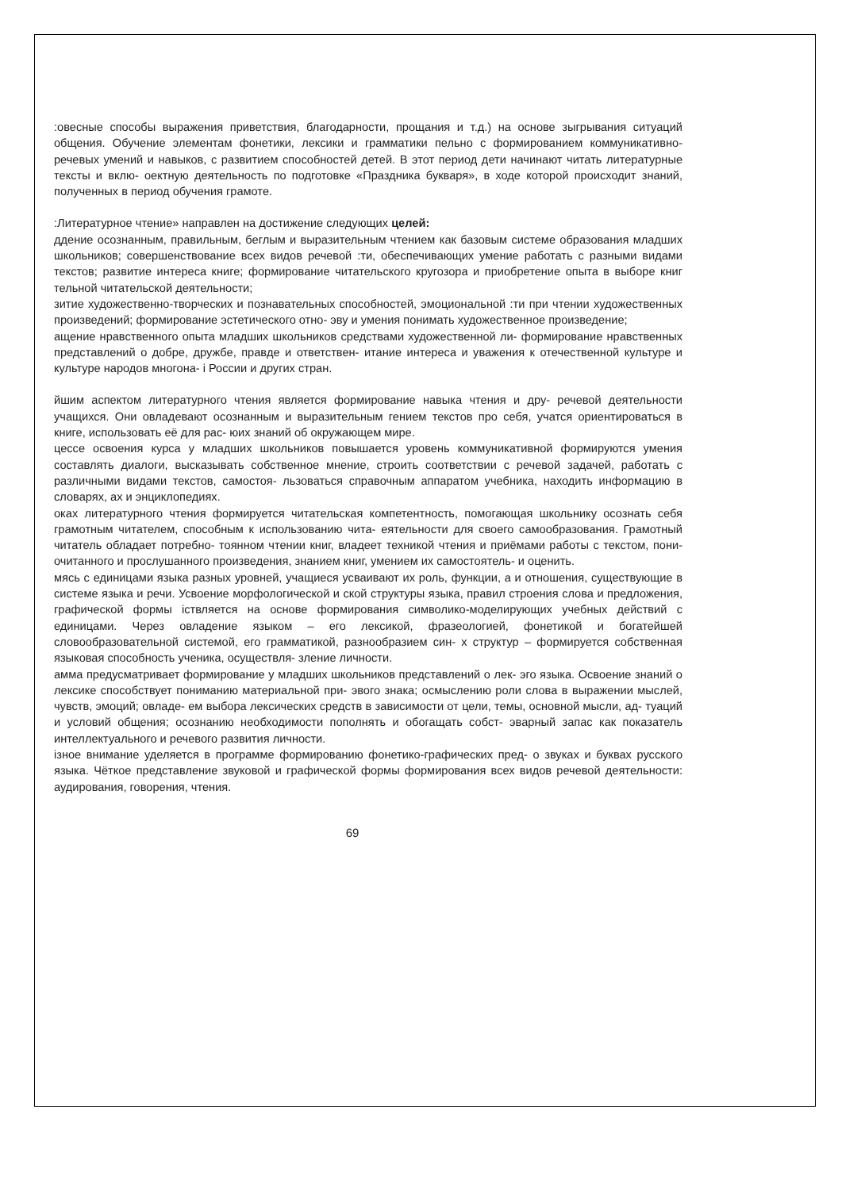:овесные способы выражения приветствия, благодарности, прощания и т.д.) на основе зыгрывания ситуаций общения. Обучение элементам фонетики, лексики и грамматики пельно с формированием коммуникативно-речевых умений и навыков, с развитием способностей детей. В этот период дети начинают читать литературные тексты и вклю- оектную деятельность по подготовке «Праздника букваря», в ходе которой происходит знаний, полученных в период обучения грамоте.
:Литературное чтение» направлен на достижение следующих целей:
ддение осознанным, правильным, беглым и выразительным чтением как базовым системе образования младших школьников; совершенствование всех видов речевой :ти, обеспечивающих умение работать с разными видами текстов; развитие интереса книге; формирование читательского кругозора и приобретение опыта в выборе книг тельной читательской деятельности;
зитие художественно-творческих и познавательных способностей, эмоциональной :ти при чтении художественных произведений; формирование эстетического отно- эву и умения понимать художественное произведение;
ащение нравственного опыта младших школьников средствами художественной ли- формирование нравственных представлений о добре, дружбе, правде и ответствен- итание интереса и уважения к отечественной культуре и культуре народов многона- і России и других стран.
йшим аспектом литературного чтения является формирование навыка чтения и дру- речевой деятельности учащихся. Они овладевают осознанным и выразительным гением текстов про себя, учатся ориентироваться в книге, использовать её для рас- юих знаний об окружающем мире.
цессе освоения курса у младших школьников повышается уровень коммуникативной формируются умения составлять диалоги, высказывать собственное мнение, строить соответствии с речевой задачей, работать с различными видами текстов, самостоя- льзоваться справочным аппаратом учебника, находить информацию в словарях, ах и энциклопедиях.
оках литературного чтения формируется читательская компетентность, помогающая школьнику осознать себя грамотным читателем, способным к использованию чита- еятельности для своего самообразования. Грамотный читатель обладает потребно- тоянном чтении книг, владеет техникой чтения и приёмами работы с текстом, пони- очитанного и прослушанного произведения, знанием книг, умением их самостоятель- и оценить.
мясь с единицами языка разных уровней, учащиеся усваивают их роль, функции, а и отношения, существующие в системе языка и речи. Усвоение морфологической и ской структуры языка, правил строения слова и предложения, графической формы іствляется на основе формирования символико-моделирующих учебных действий с единицами. Через овладение языком – его лексикой, фразеологией, фонетикой и богатейшей словообразовательной системой, его грамматикой, разнообразием син- х структур – формируется собственная языковая способность ученика, осуществля- зление личности.
амма предусматривает формирование у младших школьников представлений о лек- эго языка. Освоение знаний о лексике способствует пониманию материальной при- эвого знака; осмыслению роли слова в выражении мыслей, чувств, эмоций; овладе- ем выбора лексических средств в зависимости от цели, темы, основной мысли, ад- туаций и условий общения; осознанию необходимости пополнять и обогащать собст- эварный запас как показатель интеллектуального и речевого развития личности.
ізное внимание уделяется в программе формированию фонетико-графических пред- о звуках и буквах русского языка. Чёткое представление звуковой и графической формы формирования всех видов речевой деятельности: аудирования, говорения, чтения.
69